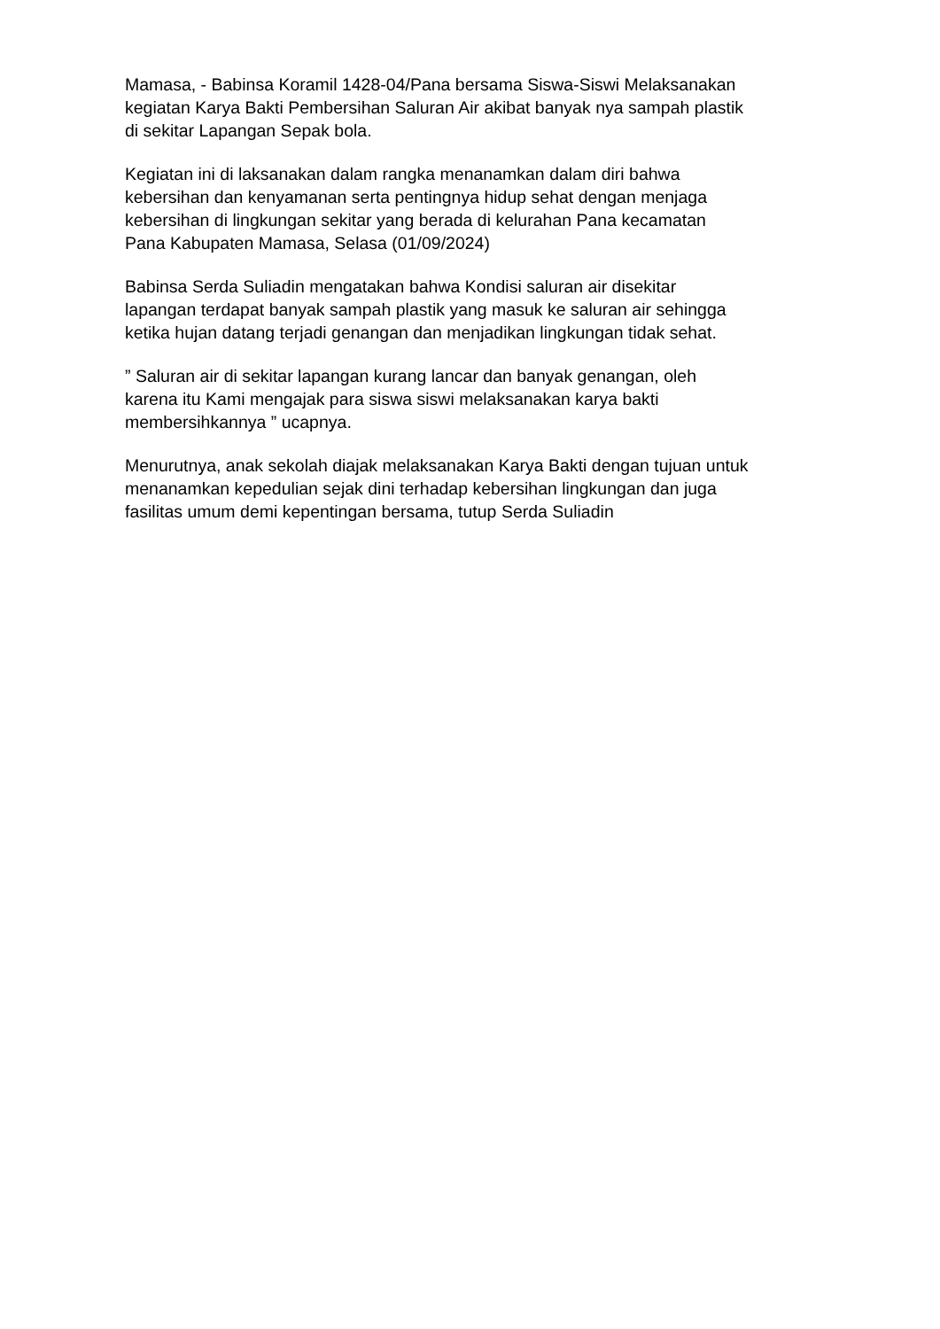Mamasa, - Babinsa Koramil 1428-04/Pana bersama Siswa-Siswi Melaksanakan kegiatan Karya Bakti Pembersihan Saluran Air akibat banyak nya sampah plastik di sekitar Lapangan Sepak bola.
Kegiatan ini di laksanakan dalam rangka menanamkan dalam diri bahwa kebersihan dan kenyamanan serta pentingnya hidup sehat dengan menjaga kebersihan di lingkungan sekitar yang berada di kelurahan Pana kecamatan Pana Kabupaten Mamasa, Selasa (01/09/2024)
Babinsa Serda Suliadin mengatakan bahwa Kondisi saluran air disekitar lapangan terdapat banyak sampah plastik yang masuk ke saluran air sehingga ketika hujan datang terjadi genangan dan menjadikan lingkungan tidak sehat.
” Saluran air di sekitar lapangan kurang lancar dan banyak genangan, oleh karena itu Kami mengajak para siswa siswi melaksanakan karya bakti membersihkannya ” ucapnya.
Menurutnya, anak sekolah diajak melaksanakan Karya Bakti dengan tujuan untuk menanamkan kepedulian sejak dini terhadap kebersihan lingkungan dan juga fasilitas umum demi kepentingan bersama, tutup Serda Suliadin